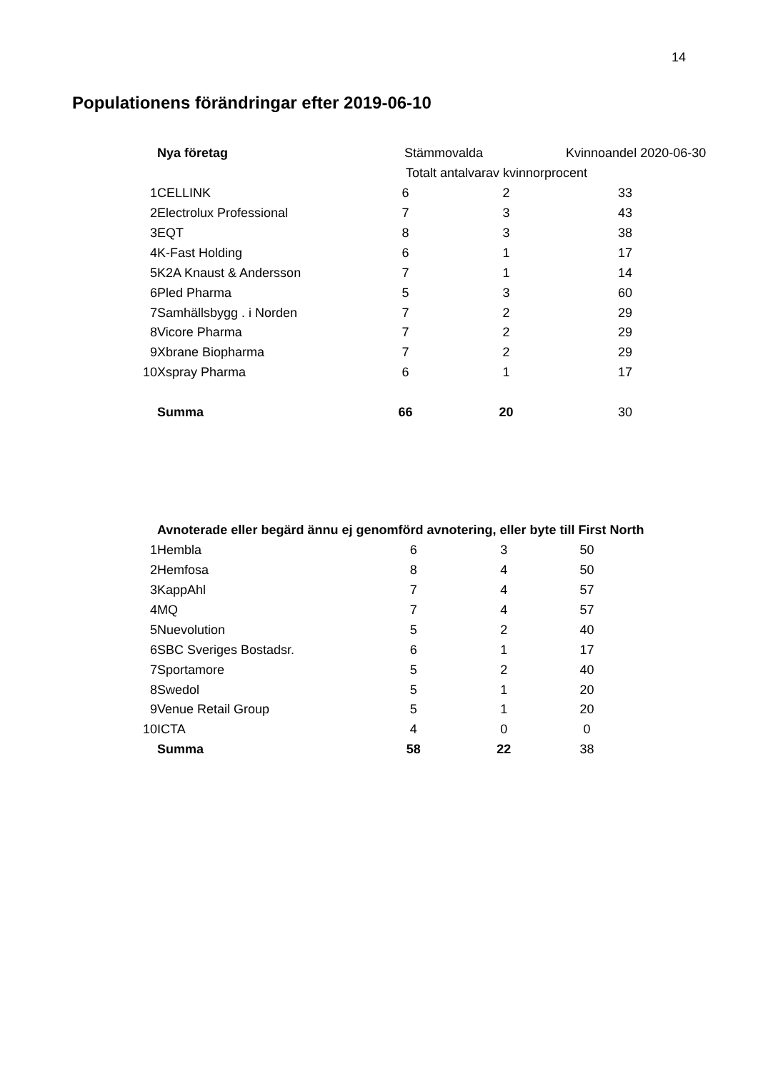14
Populationens förändringar efter 2019-06-10
| | Nya företag | Stämmovalda | | Kvinnoandel 2020-06-30 |
| --- | --- | --- | --- | --- |
| | | Totalt antal | varav kvinnor | procent |
| 1 | CELLINK | 6 | 2 | 33 |
| 2 | Electrolux Professional | 7 | 3 | 43 |
| 3 | EQT | 8 | 3 | 38 |
| 4 | K-Fast Holding | 6 | 1 | 17 |
| 5 | K2A Knaust & Andersson | 7 | 1 | 14 |
| 6 | Pled Pharma | 5 | 3 | 60 |
| 7 | Samhällsbygg . i Norden | 7 | 2 | 29 |
| 8 | Vicore Pharma | 7 | 2 | 29 |
| 9 | Xbrane Biopharma | 7 | 2 | 29 |
| 10 | Xspray Pharma | 6 | 1 | 17 |
| | Summa | 66 | 20 | 30 |
| | Avnoterade eller begärd ännu ej genomförd avnotering, eller byte till First North | | | |
| --- | --- | --- | --- | --- |
| 1 | Hembla | 6 | 3 | 50 |
| 2 | Hemfosa | 8 | 4 | 50 |
| 3 | KappAhl | 7 | 4 | 57 |
| 4 | MQ | 7 | 4 | 57 |
| 5 | Nuevolution | 5 | 2 | 40 |
| 6 | SBC Sveriges Bostadsr. | 6 | 1 | 17 |
| 7 | Sportamore | 5 | 2 | 40 |
| 8 | Swedol | 5 | 1 | 20 |
| 9 | Venue Retail Group | 5 | 1 | 20 |
| 10 | ICTA | 4 | 0 | 0 |
| | Summa | 58 | 22 | 38 |